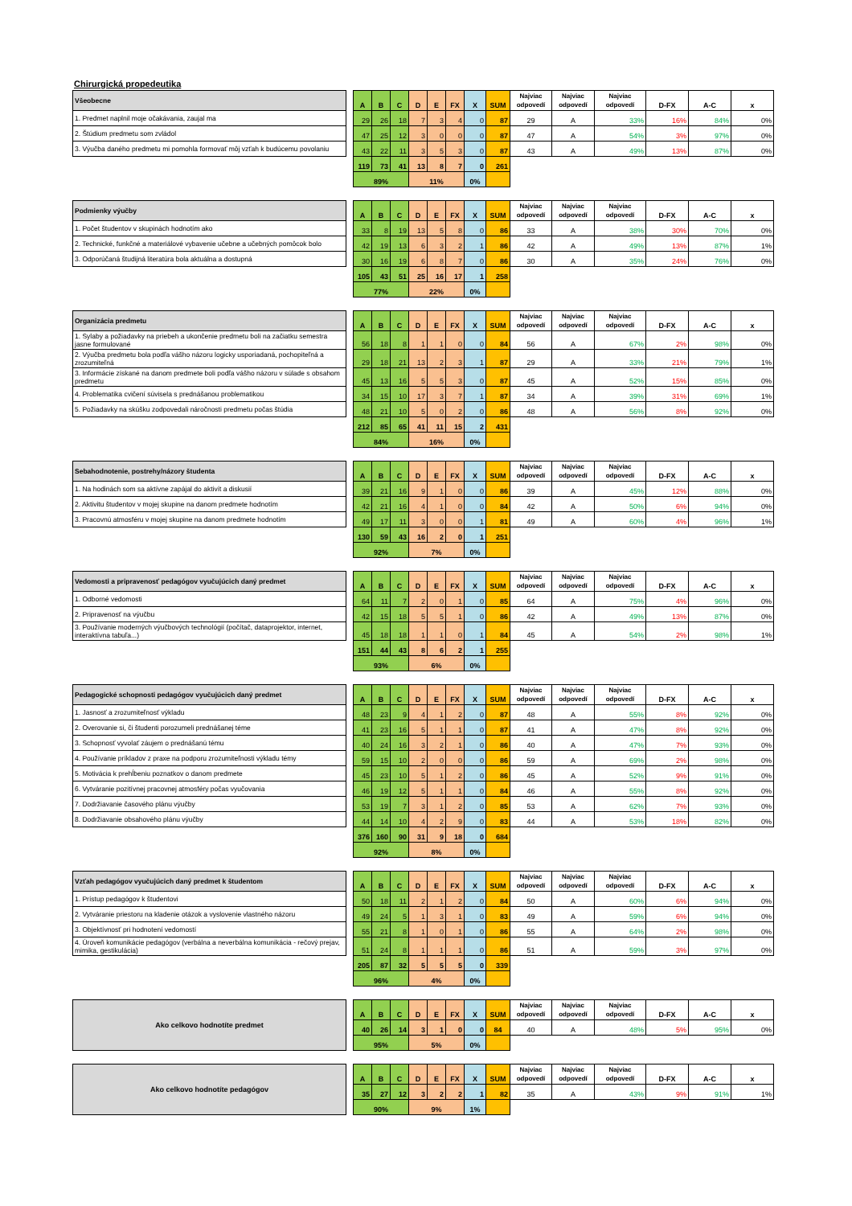Chirurgická propedeutika
| Všeobecne | | A | B | C | D | E | FX | X | SUM | Najviac odpovedí | Najviac odpovedí | Najviac odpovedí | D-FX | A-C | x |
| 1. Predmet naplnil moje očakávania, zaujal ma | | 29 | 26 | 18 | 7 | 3 | 4 | 0 | 87 | 29 | A | 33% | 16% | 84% | 0% |
| 2. Štúdium predmetu som zvládol | | 47 | 25 | 12 | 3 | 0 | 0 | 0 | 87 | 47 | A | 54% | 3% | 97% | 0% |
| 3. Výučba daného predmetu mi pomohla formovať môj vzťah k budúcemu povolaniu | | 43 | 22 | 11 | 3 | 5 | 3 | 0 | 87 | 43 | A | 49% | 13% | 87% | 0% |
| | | 119 | 73 | 41 | 13 | 8 | 7 | 0 | 261 | | | | | | |
| | | 89% | | | 11% | | | 0% | | | | | | | |
| Podmienky výučby | | A | B | C | D | E | FX | X | SUM | Najviac odpovedí | Najviac odpovedí | Najviac odpovedí | D-FX | A-C | x |
| 1. Počet študentov v skupinách hodnotím ako | | 33 | 8 | 19 | 13 | 5 | 8 | 0 | 86 | 33 | A | 38% | 30% | 70% | 0% |
| 2. Technické, funkčné a materiálové vybavenie učebne a učebných pomôcok bolo | | 42 | 19 | 13 | 6 | 3 | 2 | 1 | 86 | 42 | A | 49% | 13% | 87% | 1% |
| 3. Odporúčaná študijná literatúra bola aktuálna a dostupná | | 30 | 16 | 19 | 6 | 8 | 7 | 0 | 86 | 30 | A | 35% | 24% | 76% | 0% |
| | | 105 | 43 | 51 | 25 | 16 | 17 | 1 | 258 | | | | | | |
| | | 77% | | | 22% | | | 0% | | | | | | | |
| Organizácia predmetu | | A | B | C | D | E | FX | X | SUM | Najviac odpovedí | Najviac odpovedí | Najviac odpovedí | D-FX | A-C | x |
| 1. Sylaby a požiadavky na priebeh a ukončenie predmetu boli na začiatku semestra jasne formulované | | 56 | 18 | 8 | 1 | 1 | 0 | 0 | 84 | 56 | A | 67% | 2% | 98% | 0% |
| 2. Výučba predmetu bola podľa vášho názoru logicky usporiadaná, pochopiteľná a zrozumiteľná | | 29 | 18 | 21 | 13 | 2 | 3 | 1 | 87 | 29 | A | 33% | 21% | 79% | 1% |
| 3. Informácie získané na danom predmete boli podľa vášho názoru v súlade s obsahom predmetu | | 45 | 13 | 16 | 5 | 5 | 3 | 0 | 87 | 45 | A | 52% | 15% | 85% | 0% |
| 4. Problematika cvičení súvisela s prednášanou problematikou | | 34 | 15 | 10 | 17 | 3 | 7 | 1 | 87 | 34 | A | 39% | 31% | 69% | 1% |
| 5. Požiadavky na skúšku zodpovedali náročnosti predmetu počas štúdia | | 48 | 21 | 10 | 5 | 0 | 2 | 0 | 86 | 48 | A | 56% | 8% | 92% | 0% |
| | | 212 | 85 | 65 | 41 | 11 | 15 | 2 | 431 | | | | | | |
| | | 84% | | | 16% | | | 0% | | | | | | | |
| Sebahodnotenie, postrehy/názory študenta | | A | B | C | D | E | FX | X | SUM | Najviac odpovedí | Najviac odpovedí | Najviac odpovedí | D-FX | A-C | x |
| 1. Na hodinách som sa aktívne zapájal do aktivít a diskusií | | 39 | 21 | 16 | 9 | 1 | 0 | 0 | 86 | 39 | A | 45% | 12% | 88% | 0% |
| 2. Aktivitu študentov v mojej skupine na danom predmete hodnotím | | 42 | 21 | 16 | 4 | 1 | 0 | 0 | 84 | 42 | A | 50% | 6% | 94% | 0% |
| 3. Pracovnú atmosféru v mojej skupine na danom predmete hodnotím | | 49 | 17 | 11 | 3 | 0 | 0 | 1 | 81 | 49 | A | 60% | 4% | 96% | 1% |
| | | 130 | 59 | 43 | 16 | 2 | 0 | 1 | 251 | | | | | | |
| | | 92% | | | 7% | | | 0% | | | | | | | |
| Vedomosti a pripravenosť pedagógov vyučujúcich daný predmet | | A | B | C | D | E | FX | X | SUM | Najviac odpovedí | Najviac odpovedí | Najviac odpovedí | D-FX | A-C | x |
| 1. Odborné vedomosti | | 64 | 11 | 7 | 2 | 0 | 1 | 0 | 85 | 64 | A | 75% | 4% | 96% | 0% |
| 2. Pripravenosť na výučbu | | 42 | 15 | 18 | 5 | 5 | 1 | 0 | 86 | 42 | A | 49% | 13% | 87% | 0% |
| 3. Používanie moderných výučbových technológií (počítač, dataprojektor, internet, interaktívna tabuľa...) | | 45 | 18 | 18 | 1 | 1 | 0 | 1 | 84 | 45 | A | 54% | 2% | 98% | 1% |
| | | 151 | 44 | 43 | 8 | 6 | 2 | 1 | 255 | | | | | | |
| | | 93% | | | 6% | | | 0% | | | | | | | |
| Pedagogické schopnosti pedagógov vyučujúcich daný predmet | | A | B | C | D | E | FX | X | SUM | Najviac odpovedí | Najviac odpovedí | Najviac odpovedí | D-FX | A-C | x |
| 1. Jasnosť a zrozumiteľnosť výkladu | | 48 | 23 | 9 | 4 | 1 | 2 | 0 | 87 | 48 | A | 55% | 8% | 92% | 0% |
| 2. Overovanie si, či študenti porozumeli prednášanej téme | | 41 | 23 | 16 | 5 | 1 | 1 | 0 | 87 | 41 | A | 47% | 8% | 92% | 0% |
| 3. Schopnosť vyvolať záujem o prednášanú tému | | 40 | 24 | 16 | 3 | 2 | 1 | 0 | 86 | 40 | A | 47% | 7% | 93% | 0% |
| 4. Používanie príkladov z praxe na podporu zrozumiteľnosti výkladu témy | | 59 | 15 | 10 | 2 | 0 | 0 | 0 | 86 | 59 | A | 69% | 2% | 98% | 0% |
| 5. Motivácia k prehĺbeniu poznatkov o danom predmete | | 45 | 23 | 10 | 5 | 1 | 2 | 0 | 86 | 45 | A | 52% | 9% | 91% | 0% |
| 6. Vytváranie pozitívnej pracovnej atmosféry počas vyučovania | | 46 | 19 | 12 | 5 | 1 | 1 | 0 | 84 | 46 | A | 55% | 8% | 92% | 0% |
| 7. Dodržiavanie časového plánu výučby | | 53 | 19 | 7 | 3 | 1 | 2 | 0 | 85 | 53 | A | 62% | 7% | 93% | 0% |
| 8. Dodržiavanie obsahového plánu výučby | | 44 | 14 | 10 | 4 | 2 | 9 | 0 | 83 | 44 | A | 53% | 18% | 82% | 0% |
| | | 376 | 160 | 90 | 31 | 9 | 18 | 0 | 684 | | | | | | |
| | | 92% | | | 8% | | | 0% | | | | | | | |
| Vzťah pedagógov vyučujúcich daný predmet k študentom | | A | B | C | D | E | FX | X | SUM | Najviac odpovedí | Najviac odpovedí | Najviac odpovedí | D-FX | A-C | x |
| 1. Prístup pedagógov k študentovi | | 50 | 18 | 11 | 2 | 1 | 2 | 0 | 84 | 50 | A | 60% | 6% | 94% | 0% |
| 2. Vytváranie priestoru na kladenie otázok a vyslovenie vlastného názoru | | 49 | 24 | 5 | 1 | 3 | 1 | 0 | 83 | 49 | A | 59% | 6% | 94% | 0% |
| 3. Objektívnosť pri hodnotení vedomostí | | 55 | 21 | 8 | 1 | 0 | 1 | 0 | 86 | 55 | A | 64% | 2% | 98% | 0% |
| 4. Úroveň komunikácie pedagógov (verbálna a neverbálna komunikácia - rečový prejav, mimika, gestikulácia) | | 51 | 24 | 8 | 1 | 1 | 1 | 0 | 86 | 51 | A | 59% | 3% | 97% | 0% |
| | | 205 | 87 | 32 | 5 | 5 | 5 | 0 | 339 | | | | | | |
| | | 96% | | | 4% | | | 0% | | | | | | | |
| Ako celkovo hodnotíte predmet | | A | B | C | D | E | FX | X | SUM | Najviac odpovedí | Najviac odpovedí | Najviac odpovedí | D-FX | A-C | x |
| | | 40 | 26 | 14 | 3 | 1 | 0 | 0 | 84 | 40 | A | 48% | 5% | 95% | 0% |
| | | 95% | | | 5% | | | 0% | | | | | | | |
| Ako celkovo hodnotíte pedagógov | | A | B | C | D | E | FX | X | SUM | Najviac odpovedí | Najviac odpovedí | Najviac odpovedí | D-FX | A-C | x |
| | | 35 | 27 | 12 | 3 | 2 | 2 | 1 | 82 | 35 | A | 43% | 9% | 91% | 1% |
| | | 90% | | | 9% | | | 1% | | | | | | | |